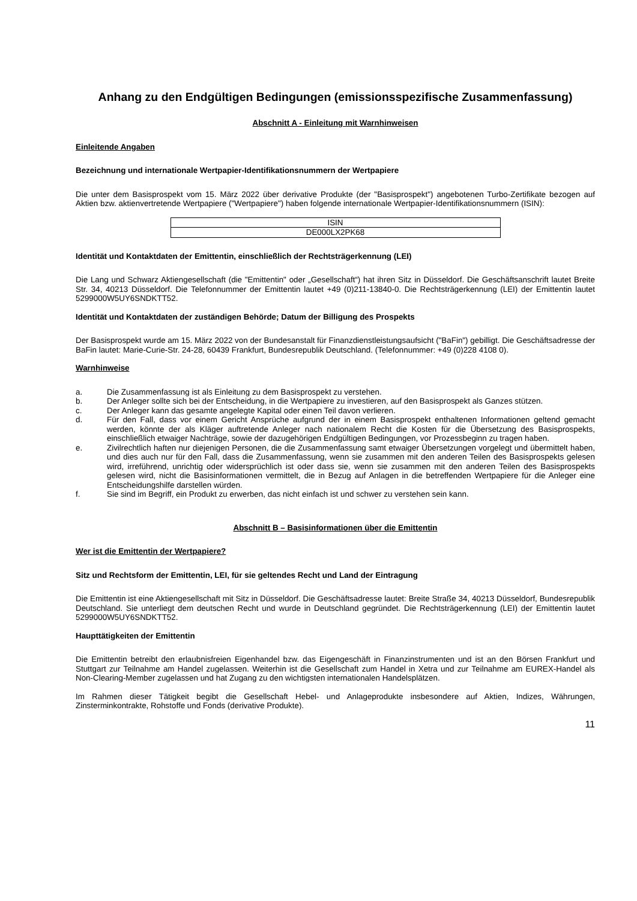Anhang zu den Endgültigen Bedingungen (emissionsspezifische Zusammenfassung)
Abschnitt A - Einleitung mit Warnhinweisen
Einleitende Angaben
Bezeichnung und internationale Wertpapier-Identifikationsnummern der Wertpapiere
Die unter dem Basisprospekt vom 15. März 2022 über derivative Produkte (der "Basisprospekt") angebotenen Turbo-Zertifikate bezogen auf Aktien bzw. aktienvertretende Wertpapiere ("Wertpapiere") haben folgende internationale Wertpapier-Identifikationsnummern (ISIN):
| ISIN |
| DE000LX2PK68 |
Identität und Kontaktdaten der Emittentin, einschließlich der Rechtsträgerkennung (LEI)
Die Lang und Schwarz Aktiengesellschaft (die "Emittentin" oder „Gesellschaft“) hat ihren Sitz in Düsseldorf. Die Geschäftsanschrift lautet Breite Str. 34, 40213 Düsseldorf. Die Telefonnummer der Emittentin lautet +49 (0)211-13840-0. Die Rechtsträgerkennung (LEI) der Emittentin lautet 5299000W5UY6SNDKTT52.
Identität und Kontaktdaten der zuständigen Behörde; Datum der Billigung des Prospekts
Der Basisprospekt wurde am 15. März 2022 von der Bundesanstalt für Finanzdienstleistungsaufsicht ("BaFin") gebilligt. Die Geschäftsadresse der BaFin lautet: Marie-Curie-Str. 24-28, 60439 Frankfurt, Bundesrepublik Deutschland. (Telefonnummer: +49 (0)228 4108 0).
Warnhinweise
a. Die Zusammenfassung ist als Einleitung zu dem Basisprospekt zu verstehen.
b. Der Anleger sollte sich bei der Entscheidung, in die Wertpapiere zu investieren, auf den Basisprospekt als Ganzes stützen.
c. Der Anleger kann das gesamte angelegte Kapital oder einen Teil davon verlieren.
d. Für den Fall, dass vor einem Gericht Ansprüche aufgrund der in einem Basisprospekt enthaltenen Informationen geltend gemacht werden, könnte der als Kläger auftretende Anleger nach nationalem Recht die Kosten für die Übersetzung des Basisprospekts, einschließlich etwaiger Nachträge, sowie der dazugehörigen Endgültigen Bedingungen, vor Prozessbeginn zu tragen haben.
e. Zivilrechtlich haften nur diejenigen Personen, die die Zusammenfassung samt etwaiger Übersetzungen vorgelegt und übermittelt haben, und dies auch nur für den Fall, dass die Zusammenfassung, wenn sie zusammen mit den anderen Teilen des Basisprospekts gelesen wird, irreführend, unrichtig oder widersprüchlich ist oder dass sie, wenn sie zusammen mit den anderen Teilen des Basisprospekts gelesen wird, nicht die Basisinformationen vermittelt, die in Bezug auf Anlagen in die betreffenden Wertpapiere für die Anleger eine Entscheidungshilfe darstellen würden.
f. Sie sind im Begriff, ein Produkt zu erwerben, das nicht einfach ist und schwer zu verstehen sein kann.
Abschnitt B – Basisinformationen über die Emittentin
Wer ist die Emittentin der Wertpapiere?
Sitz und Rechtsform der Emittentin, LEI, für sie geltendes Recht und Land der Eintragung
Die Emittentin ist eine Aktiengesellschaft mit Sitz in Düsseldorf. Die Geschäftsadresse lautet: Breite Straße 34, 40213 Düsseldorf, Bundesrepublik Deutschland. Sie unterliegt dem deutschen Recht und wurde in Deutschland gegründet. Die Rechtsträgerkennung (LEI) der Emittentin lautet 5299000W5UY6SNDKTT52.
Haupttätigkeiten der Emittentin
Die Emittentin betreibt den erlaubnisfreien Eigenhandel bzw. das Eigengeschäft in Finanzinstrumenten und ist an den Börsen Frankfurt und Stuttgart zur Teilnahme am Handel zugelassen. Weiterhin ist die Gesellschaft zum Handel in Xetra und zur Teilnahme am EUREX-Handel als Non-Clearing-Member zugelassen und hat Zugang zu den wichtigsten internationalen Handelsplätzen.
Im Rahmen dieser Tätigkeit begibt die Gesellschaft Hebel- und Anlageprodukte insbesondere auf Aktien, Indizes, Währungen, Zinsterminkontrakte, Rohstoffe und Fonds (derivative Produkte).
11